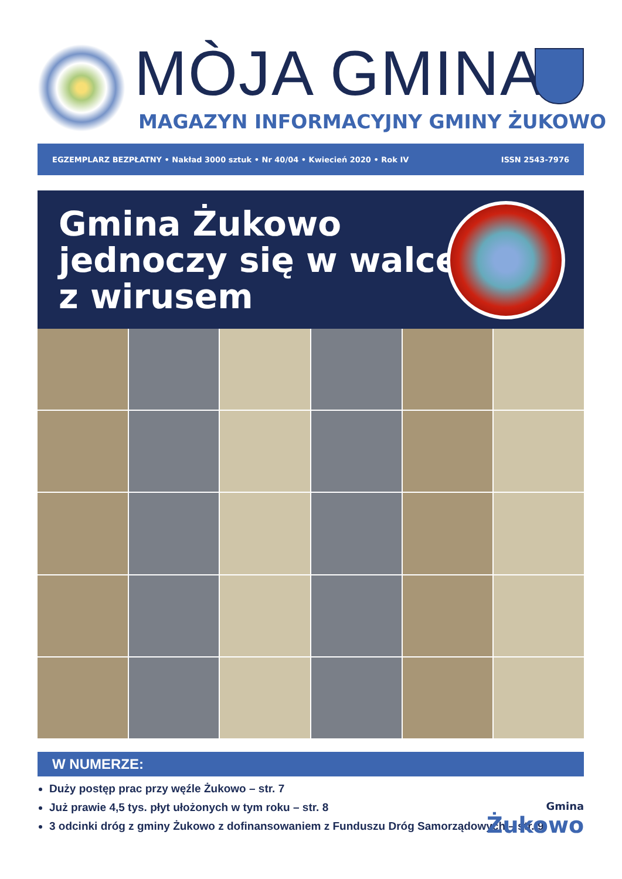MÒJA GMINA
MAGAZYN INFORMACYJNY GMINY ŻUKOWO
EGZEMPLARZ BEZPŁATNY • Nakład 3000 sztuk • Nr 40/04 • Kwiecień 2020 • Rok IV ISSN 2543-7976
Gmina Żukowo
jednoczy się w walce
z wirusem
W NUMERZE:
Duży postęp prac przy węźle Żukowo – str. 7
Już prawie 4,5 tys. płyt ułożonych w tym roku – str. 8
3 odcinki dróg z gminy Żukowo z dofinansowaniem z Funduszu Dróg Samorządowych – str. 9
Gmina
Żukowo